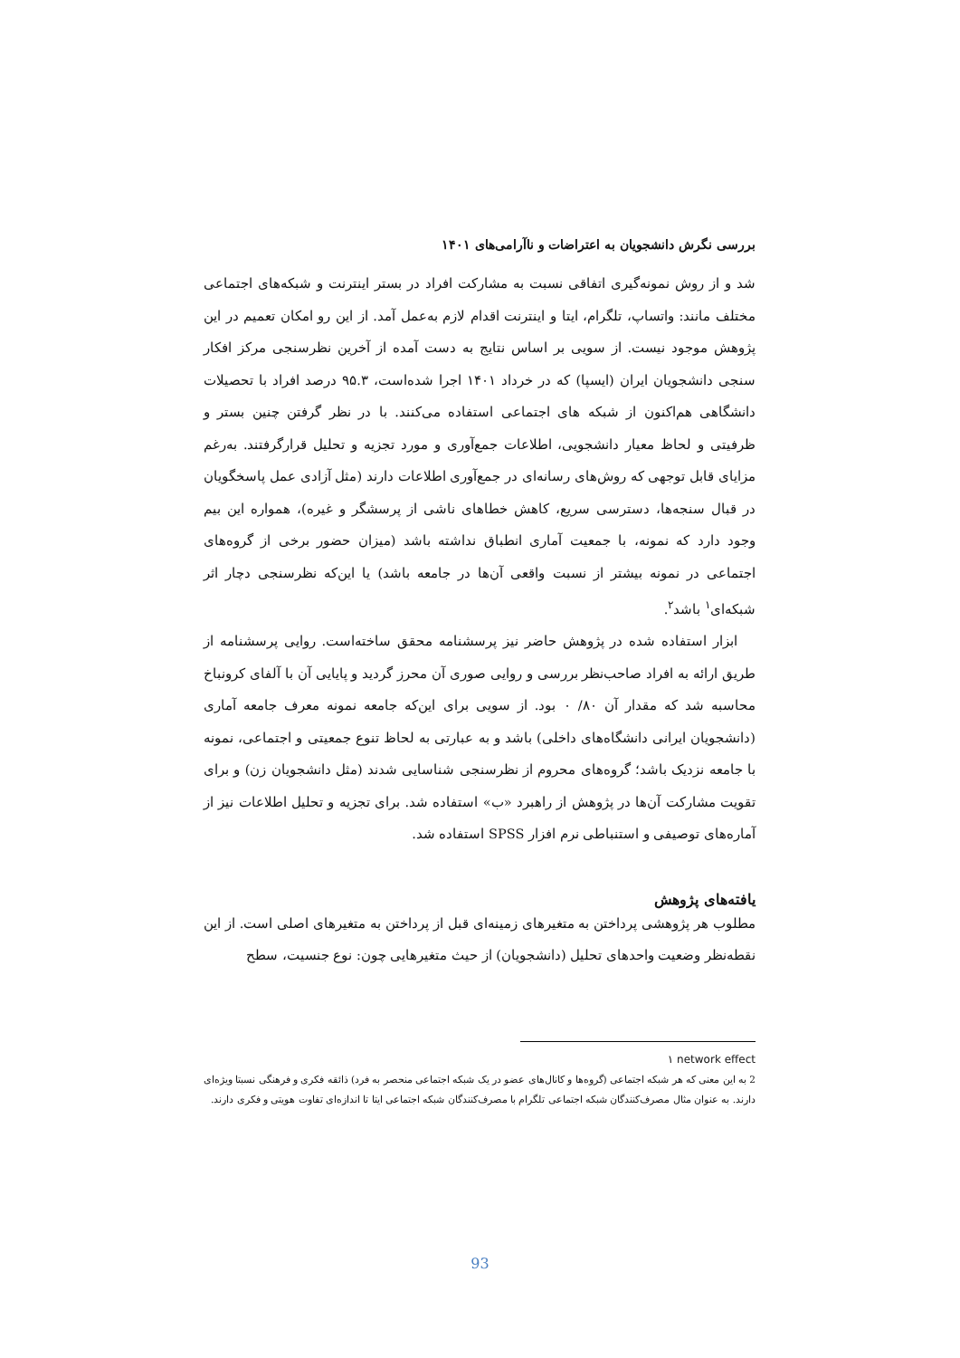بررسی نگرش دانشجویان به اعتراضات و ناآرامی‌های ۱۴۰۱
شد و از روش نمونه‌گیری اتفاقی نسبت به مشارکت افراد در بستر اینترنت و شبکه‌های اجتماعی مختلف مانند: واتساپ، تلگرام، ایتا و اینترنت اقدام لازم به‌عمل آمد. از این رو امکان تعمیم در این پژوهش موجود نیست. از سویی بر اساس نتایج به دست آمده از آخرین نظرسنجی مرکز افکار سنجی دانشجویان ایران (ایسپا) که در خرداد ۱۴۰۱ اجرا شده‌است، ۹۵.۳ درصد افراد با تحصیلات دانشگاهی هم‌اکنون از شبکه های اجتماعی استفاده می‌کنند. با در نظر گرفتن چنین بستر و ظرفیتی و لحاظ معیار دانشجویی، اطلاعات جمع‌آوری و مورد تجزیه و تحلیل قرارگرفتند. به‌رغم مزایای قابل توجهی که روش‌های رسانه‌ای در جمع‌آوری اطلاعات دارند (مثل آزادی عمل پاسخگویان در قبال سنجه‌ها، دسترسی سریع، کاهش خطاهای ناشی از پرسشگر و غیره)، همواره این بیم وجود دارد که نمونه، با جمعیت آماری انطباق نداشته باشد (میزان حضور برخی از گروه‌های اجتماعی در نمونه بیشتر از نسبت واقعی آن‌ها در جامعه باشد) یا این‌که نظرسنجی دچار اثر شبکه‌ای<sup>۱</sup> باشد<sup>۲</sup>.
ابزار استفاده شده در پژوهش حاضر نیز پرسشنامه محقق ساخته‌است. روایی پرسشنامه از طریق ارائه به افراد صاحب‌نظر بررسی و روایی صوری آن محرز گردید و پایایی آن با آلفای کرونباخ محاسبه شد که مقدار آن ۸۰/ ۰ بود. از سویی برای این‌که جامعه نمونه معرف جامعه آماری (دانشجویان ایرانی دانشگاه‌های داخلی) باشد و به عبارتی به لحاظ تنوع جمعیتی و اجتماعی، نمونه با جامعه نزدیک باشد؛ گروه‌های محروم از نظرسنجی شناسایی شدند (مثل دانشجویان زن) و برای تقویت مشارکت آن‌ها در پژوهش از راهبرد «ب» استفاده شد. برای تجزیه و تحلیل اطلاعات نیز از آماره‌های توصیفی و استنباطی نرم افزار SPSS استفاده شد.
یافته‌های پژوهش
مطلوب هر پژوهشی پرداختن به متغیرهای زمینه‌ای قبل از پرداختن به متغیرهای اصلی است. از این نقطه‌نظر وضعیت واحدهای تحلیل (دانشجویان) از حیث متغیرهایی چون: نوع جنسیت، سطح
۱ network effect
2 به این معنی که هر شبکه اجتماعی (گروه‌ها و کانال‌های عضو در یک شبکه اجتماعی منحصر به فرد) ذائقه فکری و فرهنگی نسبتا ویژه‌ای دارند. به عنوان مثال مصرف‌کنندگان شبکه اجتماعی تلگرام با مصرف‌کنندگان شبکه اجتماعی ایتا تا اندازه‌ای تفاوت هویتی و فکری دارند.
93